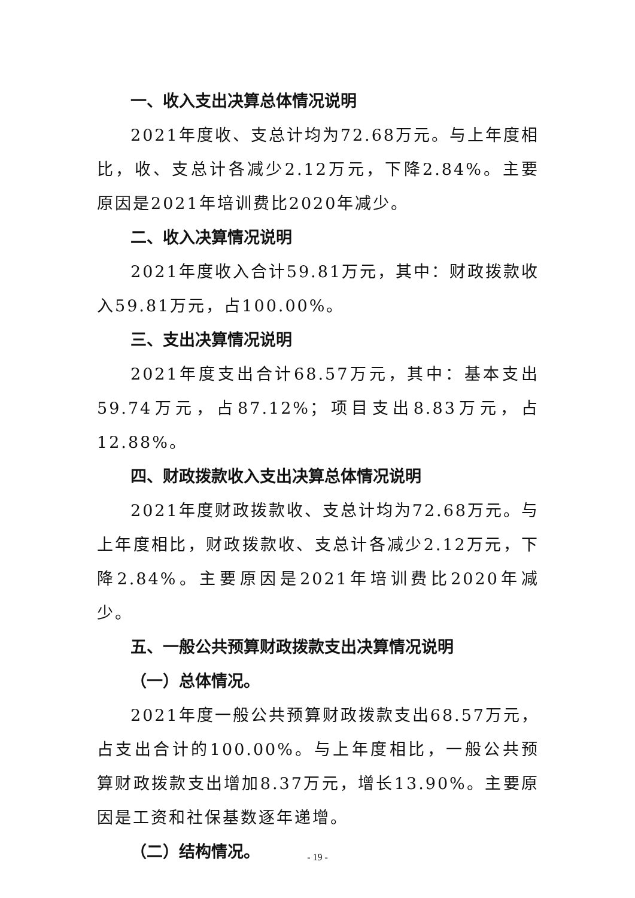一、收入支出决算总体情况说明
2021年度收、支总计均为72.68万元。与上年度相比，收、支总计各减少2.12万元，下降2.84%。主要原因是2021年培训费比2020年减少。
二、收入决算情况说明
2021年度收入合计59.81万元，其中：财政拨款收入59.81万元，占100.00%。
三、支出决算情况说明
2021年度支出合计68.57万元，其中：基本支出59.74万元，占87.12%；项目支出8.83万元，占12.88%。
四、财政拨款收入支出决算总体情况说明
2021年度财政拨款收、支总计均为72.68万元。与上年度相比，财政拨款收、支总计各减少2.12万元，下降2.84%。主要原因是2021年培训费比2020年减少。
五、一般公共预算财政拨款支出决算情况说明
（一）总体情况。
2021年度一般公共预算财政拨款支出68.57万元，占支出合计的100.00%。与上年度相比，一般公共预算财政拨款支出增加8.37万元，增长13.90%。主要原因是工资和社保基数逐年递增。
（二）结构情况。
- 19 -